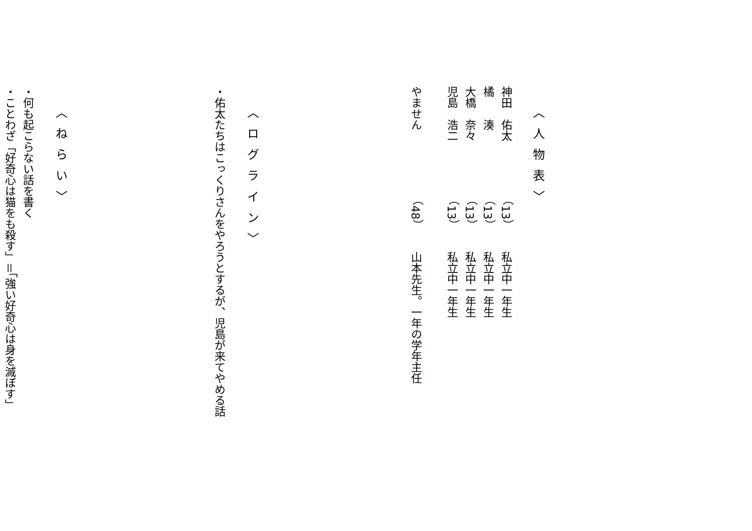〈人物表〉
神田　佑太（13）私立中一年生
橘　　湊（13）私立中一年生
大橋　奈々（13）私立中一年生
児島　浩二（13）私立中一年生
やません（48）山本先生。一年の学年主任
〈ログライン〉
・佑太たちはこっくりさんをやろうとするが、児島が来てやめる話
〈ねらい〉
・何も起こらない話を書く
・ことわざ「好奇心は猫をも殺す」＝「強い好奇心は身を滅ぼす」